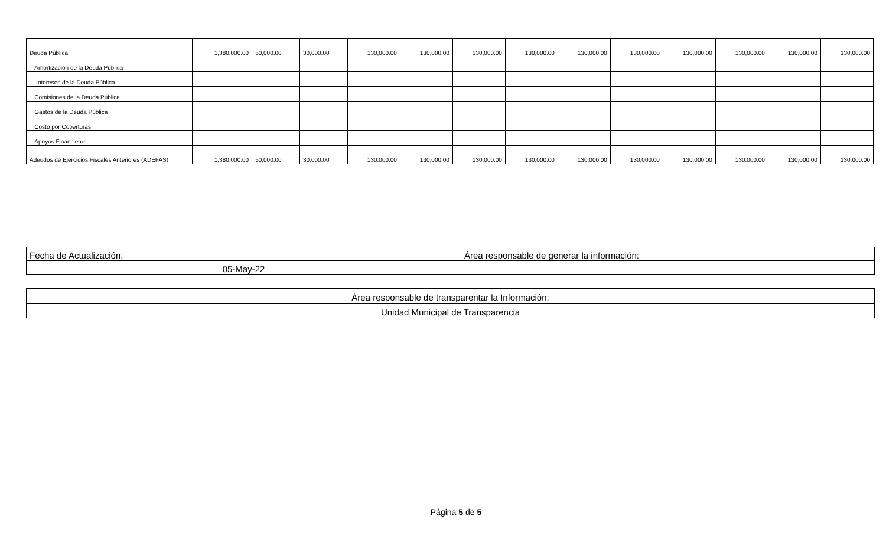| Deuda Pública | 1,380,000.00 | 50,000.00 | 30,000.00 | 130,000.00 | 130,000.00 | 130,000.00 | 130,000.00 | 130,000.00 | 130,000.00 | 130,000.00 | 130,000.00 | 130,000.00 | 130,000.00 |
| Amortización de la Deuda Pública | | | | | | | | | | | | | |
| Intereses de la Deuda Pública | | | | | | | | | | | | | |
| Comisiones de la Deuda Pública | | | | | | | | | | | | | |
| Gastos de la Deuda Pública | | | | | | | | | | | | | |
| Costo por Coberturas | | | | | | | | | | | | | |
| Apoyos Financieros | | | | | | | | | | | | | |
| Adeudos de Ejercicios Fiscales Anteriores (ADEFAS) | 1,380,000.00 | 50,000.00 | 30,000.00 | 130,000.00 | 130,000.00 | 130,000.00 | 130,000.00 | 130,000.00 | 130,000.00 | 130,000.00 | 130,000.00 | 130,000.00 | 130,000.00 |
| Fecha de Actualización: | Área responsable de generar la información: |
| 05-May-22 | |
| Área responsable de transparentar la Información: |
| Unidad Municipal de Transparencia |
Página 5 de 5